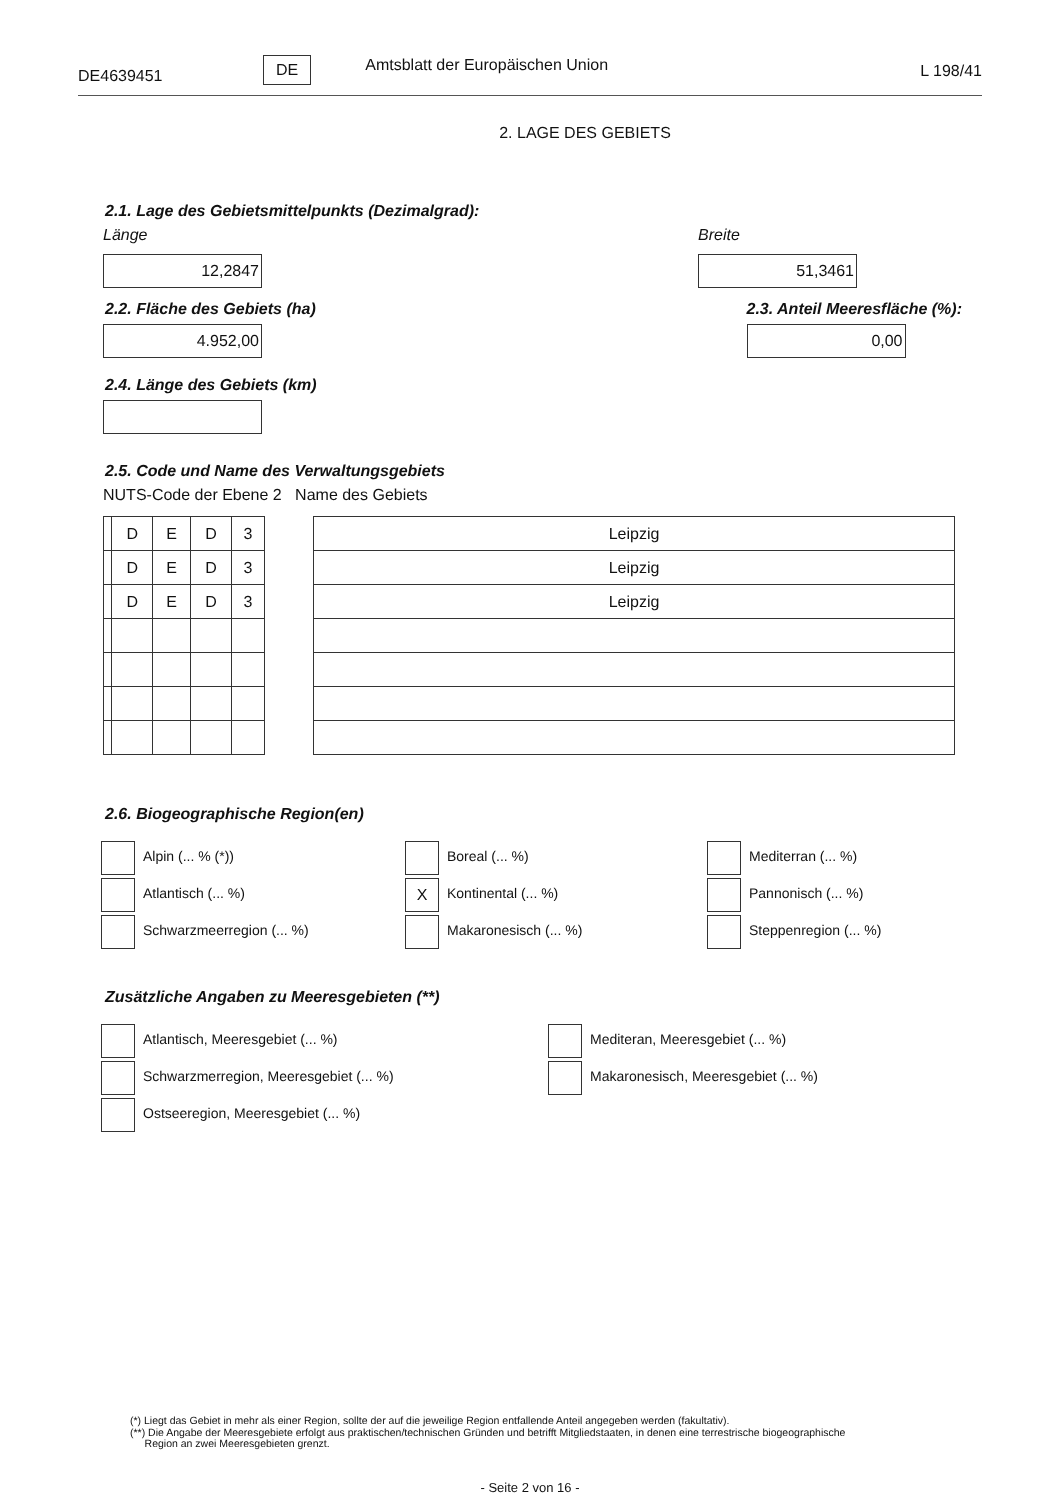DE4639451 DE Amtsblatt der Europäischen Union L 198/41
2. LAGE DES GEBIETS
2.1. Lage des Gebietsmittelpunkts (Dezimalgrad):
Länge
12,2847
Breite
51,3461
2.2. Fläche des Gebiets (ha)
4.952,00
2.3. Anteil Meeresfläche (%):
0,00
2.4. Länge des Gebiets (km)
2.5. Code und Name des Verwaltungsgebiets
NUTS-Code der Ebene 2 Name des Gebiets
| | D | E | D | 3 |
| | D | E | D | 3 |
| | D | E | D | 3 |
| Leipzig |
| Leipzig |
| Leipzig |
2.6. Biogeographische Region(en)
Alpin (... % (*))
Atlantisch (... %)
Schwarzmeerregion (... %)
Boreal (... %)
X Kontinental (... %)
Makaronesisch (... %)
Mediterran (... %)
Pannonisch (... %)
Steppenregion (... %)
Zusätzliche Angaben zu Meeresgebieten (**)
Atlantisch, Meeresgebiet (... %)
Schwarzmerregion, Meeresgebiet (... %)
Ostseeregion, Meeresgebiet (... %)
Mediteran, Meeresgebiet (... %)
Makaronesisch, Meeresgebiet (... %)
(*) Liegt das Gebiet in mehr als einer Region, sollte der auf die jeweilige Region entfallende Anteil angegeben werden (fakultativ).
(**) Die Angabe der Meeresgebiete erfolgt aus praktischen/technischen Gründen und betrifft Mitgliedstaaten, in denen eine terrestrische biogeographische
Region an zwei Meeresgebieten grenzt.
- Seite 2 von 16 -